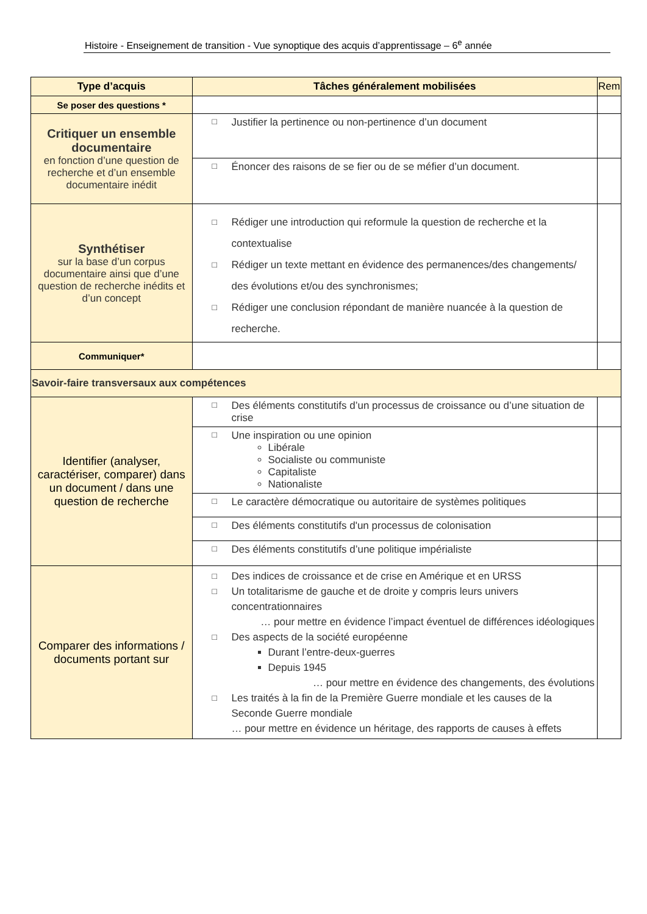Histoire - Enseignement de transition - Vue synoptique des acquis d’apprentissage – 6<sup>e</sup> année
| Type d’acquis | Tâches généralement mobilisées | Rem |
| --- | --- | --- |
| Se poser des questions * | | |
| Critiquer un ensemble documentaire en fonction d’une question de recherche et d’un ensemble documentaire inédit | □ Justifier la pertinence ou non-pertinence d’un document | |
| | □ Énoncer des raisons de se fier ou de se méfier d’un document. | |
| Synthétiser sur la base d’un corpus documentaire ainsi que d’une question de recherche inédits et d’un concept | □ Rédiger une introduction qui reformule la question de recherche et la contextualise □ Rédiger un texte mettant en évidence des permanences/des changements/ des évolutions et/ou des synchronismes; □ Rédiger une conclusion répondant de manière nuancée à la question de recherche. | |
| Communiquer* | | |
| Savoir-faire transversaux aux compétences | | |
| Identifier (analyser, caractériser, comparer) dans un document / dans une question de recherche | □ Des éléments constitutifs d’un processus de croissance ou d’une situation de crise | |
| | □ Une inspiration ou une opinion Libérale Socialiste ou communiste Capitaliste Nationaliste | |
| | □ Le caractère démocratique ou autoritaire de systèmes politiques | |
| | □ Des éléments constitutifs d'un processus de colonisation | |
| | □ Des éléments constitutifs d’une politique impérialiste | |
| Comparer des informations / documents portant sur | □ Des indices de croissance et de crise en Amérique et en URSS □ Un totalitarisme de gauche et de droite y compris leurs univers concentrationnaires … pour mettre en évidence l’impact éventuel de différences idéologiques □ Des aspects de la société européenne Durant l’entre-deux-guerres Depuis 1945 … pour mettre en évidence des changements, des évolutions □ Les traités à la fin de la Première Guerre mondiale et les causes de la Seconde Guerre mondiale … pour mettre en évidence un héritage, des rapports de causes à effets | |